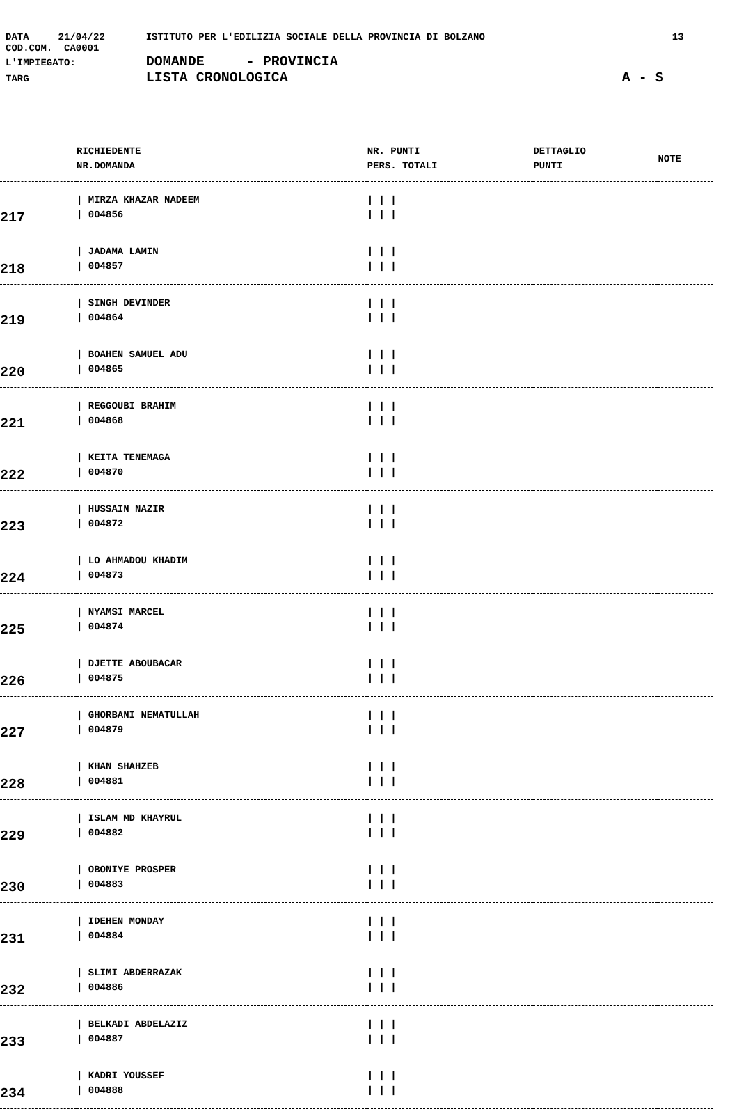DATA 21/04/22 ISTITUTO PER L'EDILIZIA SOCIALE DELLA PROVINCIA DI BOLZANO 13
COD.COM. CA0001
L'IMPIEGATO: DOMANDE - PROVINCIA
TARG LISTA CRONOLOGICA A - S
| | RICHIEDENTE NR.DOMANDA | NR. PUNTI PERS. TOTALI | DETTAGLIO PUNTI | NOTE |
| --- | --- | --- | --- | --- |
| 217 | / MIRZA KHAZAR NADEEM / 004856 | / / / / / / | | |
| 218 | / JADAMA LAMIN / 004857 | / / / / / / | | |
| 219 | / SINGH DEVINDER / 004864 | / / / / / / | | |
| 220 | / BOAHEN SAMUEL ADU / 004865 | / / / / / / | | |
| 221 | / REGGOUBI BRAHIM / 004868 | / / / / / / | | |
| 222 | / KEITA TENEMAGA / 004870 | / / / / / / | | |
| 223 | / HUSSAIN NAZIR / 004872 | / / / / / / | | |
| 224 | / LO AHMADOU KHADIM / 004873 | / / / / / / | | |
| 225 | / NYAMSI MARCEL / 004874 | / / / / / / | | |
| 226 | / DJETTE ABOUBACAR / 004875 | / / / / / / | | |
| 227 | / GHORBANI NEMATULLAH / 004879 | / / / / / / | | |
| 228 | / KHAN SHAHZEB / 004881 | / / / / / / | | |
| 229 | / ISLAM MD KHAYRUL / 004882 | / / / / / / | | |
| 230 | / OBONIYE PROSPER / 004883 | / / / / / / | | |
| 231 | / IDEHEN MONDAY / 004884 | / / / / / / | | |
| 232 | / SLIMI ABDERRAZAK / 004886 | / / / / / / | | |
| 233 | / BELKADI ABDELAZIZ / 004887 | / / / / / / | | |
| 234 | / KADRI YOUSSEF / 004888 | / / / / / / | | |